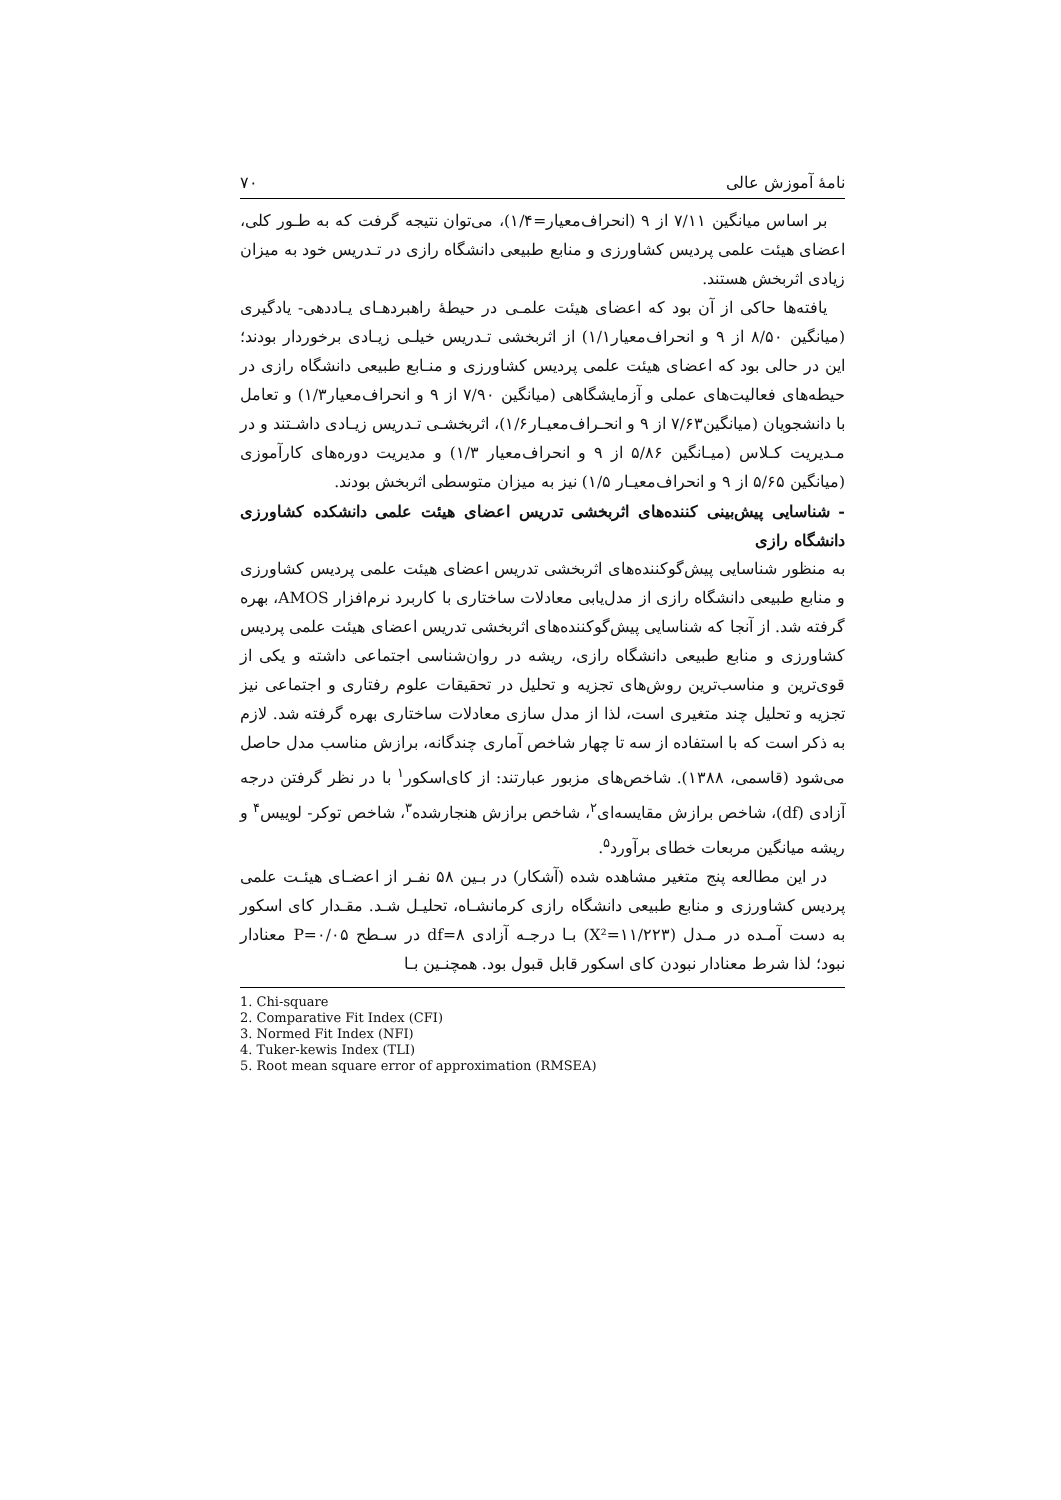نامهٔ آموزش عالی ۷۰
بر اساس میانگین ۷/۱۱ از ۹ (انحراف‌معیار=۱/۴)، می‌توان نتیجه گرفت که به طـور کلی، اعضای هیئت علمی پردیس کشاورزی و منابع طبیعی دانشگاه رازی در تـدریس خود به میزان زیادی اثربخش هستند.
یافته‌ها حاکی از آن بود که اعضای هیئت علمـی در حیطهٔ راهبردهـای یـاددهی- یادگیری (میانگین ۸/۵۰ از ۹ و انحراف‌معیار۱/۱) از اثربخشی تـدریس خیلـی زیـادی برخوردار بودند؛ این در حالی بود که اعضای هیئت علمی پردیس کشاورزی و منـابع طبیعی دانشگاه رازی در حیطه‌های فعالیت‌های عملی و آزمایشگاهی (میانگین ۷/۹۰ از ۹ و انحراف‌معیار۱/۳) و تعامل با دانشجویان (میانگین۷/۶۳ از ۹ و انحـراف‌معیـار۱/۶)، اثربخشـی تـدریس زیـادی داشـتند و در مـدیریت کـلاس (میـانگین ۵/۸۶ از ۹ و انحراف‌معیار ۱/۳) و مدیریت دوره‌های کارآموزی (میانگین ۵/۶۵ از ۹ و انحراف‌معیـار ۱/۵) نیز به میزان متوسطی اثربخش بودند.
- شناسایی پیش‌بینی کننده‌های اثربخشی تدریس اعضای هیئت علمی دانشکده کشاورزی دانشگاه رازی
به منظور شناسایی پیش‌گوکننده‌های اثربخشی تدریس اعضای هیئت علمی پردیس کشاورزی و منابع طبیعی دانشگاه رازی از مدل‌یابی معادلات ساختاری با کاربرد نرم‌افزار AMOS، بهره گرفته شد. از آنجا که شناسایی پیش‌گوکننده‌های اثربخشی تدریس اعضای هیئت علمی پردیس کشاورزی و منابع طبیعی دانشگاه رازی، ریشه در روان‌شناسی اجتماعی داشته و یکی از قوی‌ترین و مناسب‌ترین روش‌های تجزیه و تحلیل در تحقیقات علوم رفتاری و اجتماعی نیز تجزیه و تحلیل چند متغیری است، لذا از مدل سازی معادلات ساختاری بهره گرفته شد. لازم به ذکر است که با استفاده از سه تا چهار شاخص آماری چندگانه، برازش مناسب مدل حاصل می‌شود (قاسمی، ۱۳۸۸). شاخص‌های مزبور عبارتند: از کای‌اسکور<sup>۱</sup> با در نظر گرفتن درجه آزادی (df)، شاخص برازش مقایسه‌ای<sup>۲</sup>، شاخص برازش هنجارشده<sup>۳</sup>، شاخص توکر- لوییس<sup>۴</sup> و ریشه میانگین مربعات خطای برآورد<sup>۵</sup>.
در این مطالعه پنج متغیر مشاهده شده (آشکار) در بـین ۵۸ نفـر از اعضـای هیئـت علمی پردیس کشاورزی و منابع طبیعی دانشگاه رازی کرمانشـاه، تحلیـل شـد. مقـدار کای اسکور به دست آمـده در مـدل (X²=۱۱/۲۲۳) بـا درجـه آزادی df=۸ در سـطح P=۰/۰۵ معنادار نبود؛ لذا شرط معنادار نبودن کای اسکور قابل قبول بود. همچنـین بـا
1. Chi-square
2. Comparative Fit Index (CFI)
3. Normed Fit Index (NFI)
4. Tuker-kewis Index (TLI)
5. Root mean square error of approximation (RMSEA)